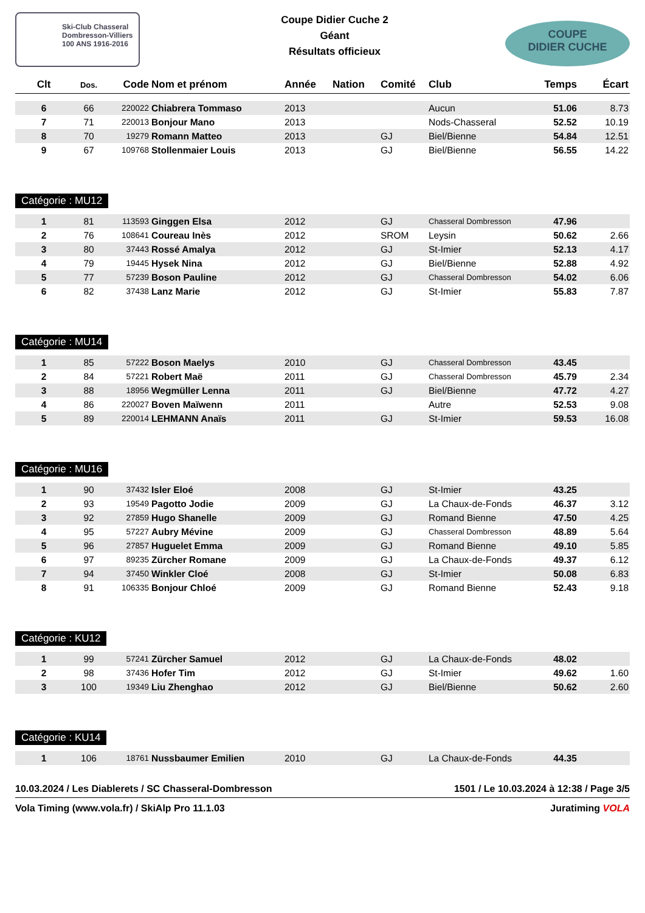Ski-Club Chasseral
Dombresson-Villiers
100 ANS 1916-2016
Coupe Didier Cuche 2
Géant
Résultats officieux
COUPE
DIDIER CUCHE
| Clt | Dos. | Code | Nom et prénom | Année | Nation | Comité | Club | Temps | Écart |
| --- | --- | --- | --- | --- | --- | --- | --- | --- | --- |
| 6 | 66 | 220022 | Chiabrera Tommaso | 2013 | | | Aucun | 51.06 | 8.73 |
| 7 | 71 | 220013 | Bonjour Mano | 2013 | | | Nods-Chasseral | 52.52 | 10.19 |
| 8 | 70 | 19279 | Romann Matteo | 2013 | | GJ | Biel/Bienne | 54.84 | 12.51 |
| 9 | 67 | 109768 | Stollenmaier Louis | 2013 | | GJ | Biel/Bienne | 56.55 | 14.22 |
Catégorie : MU12
| 1 | 81 | 113593 | Ginggen Elsa | 2012 | | GJ | Chasseral Dombresson | 47.96 | |
| 2 | 76 | 108641 | Coureau Inès | 2012 | | SROM | Leysin | 50.62 | 2.66 |
| 3 | 80 | 37443 | Rossé Amalya | 2012 | | GJ | St-Imier | 52.13 | 4.17 |
| 4 | 79 | 19445 | Hysek Nina | 2012 | | GJ | Biel/Bienne | 52.88 | 4.92 |
| 5 | 77 | 57239 | Boson Pauline | 2012 | | GJ | Chasseral Dombresson | 54.02 | 6.06 |
| 6 | 82 | 37438 | Lanz Marie | 2012 | | GJ | St-Imier | 55.83 | 7.87 |
Catégorie : MU14
| 1 | 85 | 57222 | Boson Maelys | 2010 | | GJ | Chasseral Dombresson | 43.45 | |
| 2 | 84 | 57221 | Robert Maë | 2011 | | GJ | Chasseral Dombresson | 45.79 | 2.34 |
| 3 | 88 | 18956 | Wegmüller Lenna | 2011 | | GJ | Biel/Bienne | 47.72 | 4.27 |
| 4 | 86 | 220027 | Boven Maïwenn | 2011 | | | Autre | 52.53 | 9.08 |
| 5 | 89 | 220014 | LEHMANN Anaïs | 2011 | | GJ | St-Imier | 59.53 | 16.08 |
Catégorie : MU16
| 1 | 90 | 37432 | Isler Eloé | 2008 | | GJ | St-Imier | 43.25 | |
| 2 | 93 | 19549 | Pagotto Jodie | 2009 | | GJ | La Chaux-de-Fonds | 46.37 | 3.12 |
| 3 | 92 | 27859 | Hugo Shanelle | 2009 | | GJ | Romand Bienne | 47.50 | 4.25 |
| 4 | 95 | 57227 | Aubry Mévine | 2009 | | GJ | Chasseral Dombresson | 48.89 | 5.64 |
| 5 | 96 | 27857 | Huguelet Emma | 2009 | | GJ | Romand Bienne | 49.10 | 5.85 |
| 6 | 97 | 89235 | Zürcher Romane | 2009 | | GJ | La Chaux-de-Fonds | 49.37 | 6.12 |
| 7 | 94 | 37450 | Winkler Cloé | 2008 | | GJ | St-Imier | 50.08 | 6.83 |
| 8 | 91 | 106335 | Bonjour Chloé | 2009 | | GJ | Romand Bienne | 52.43 | 9.18 |
Catégorie : KU12
| 1 | 99 | 57241 | Zürcher Samuel | 2012 | | GJ | La Chaux-de-Fonds | 48.02 | |
| 2 | 98 | 37436 | Hofer Tim | 2012 | | GJ | St-Imier | 49.62 | 1.60 |
| 3 | 100 | 19349 | Liu Zhenghao | 2012 | | GJ | Biel/Bienne | 50.62 | 2.60 |
Catégorie : KU14
| 1 | 106 | 18761 | Nussbaumer Emilien | 2010 | | GJ | La Chaux-de-Fonds | 44.35 | |
10.03.2024 / Les Diablerets / SC Chasseral-Dombresson 1501 / Le 10.03.2024 à 12:38 / Page 3/5
Vola Timing (www.vola.fr) / SkiAlp Pro 11.1.03 Juratiming VOLA